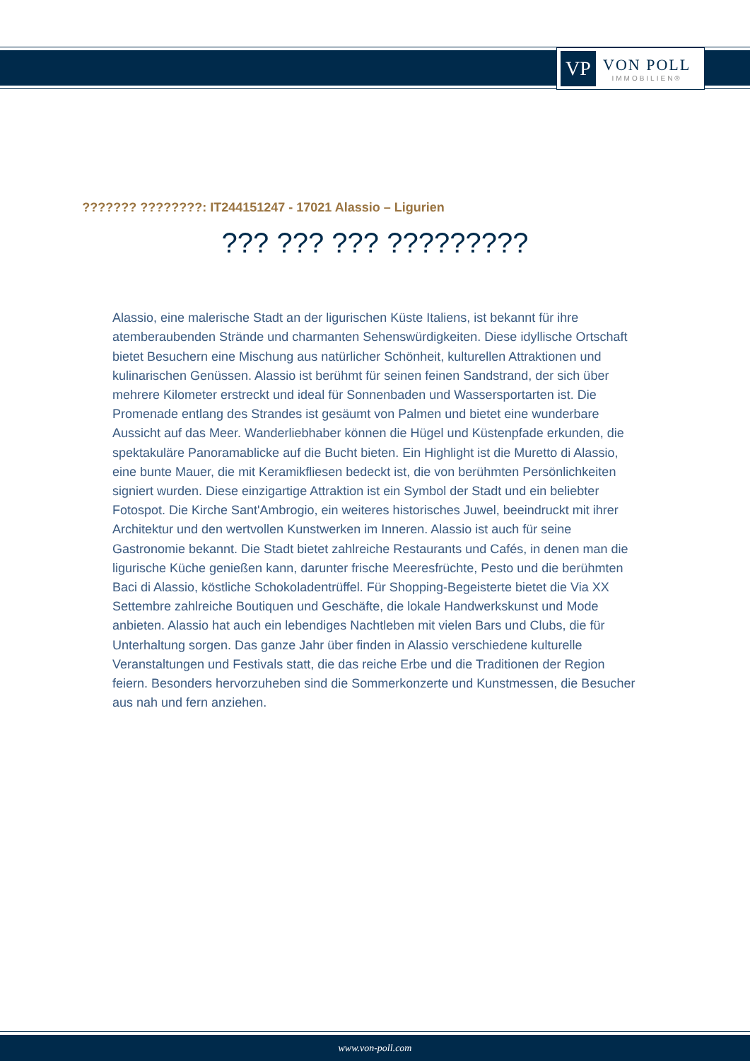VP
VON POLL
IMMOBILIEN®
??????? ????????: IT244151247 - 17021 Alassio – Ligurien
??? ??? ??? ?????????
Alassio, eine malerische Stadt an der ligurischen Küste Italiens, ist bekannt für ihre atemberaubenden Strände und charmanten Sehenswürdigkeiten. Diese idyllische Ortschaft bietet Besuchern eine Mischung aus natürlicher Schönheit, kulturellen Attraktionen und kulinarischen Genüssen. Alassio ist berühmt für seinen feinen Sandstrand, der sich über mehrere Kilometer erstreckt und ideal für Sonnenbaden und Wassersportarten ist. Die Promenade entlang des Strandes ist gesäumt von Palmen und bietet eine wunderbare Aussicht auf das Meer. Wanderliebhaber können die Hügel und Küstenpfade erkunden, die spektakuläre Panoramablicke auf die Bucht bieten. Ein Highlight ist die Muretto di Alassio, eine bunte Mauer, die mit Keramikfliesen bedeckt ist, die von berühmten Persönlichkeiten signiert wurden. Diese einzigartige Attraktion ist ein Symbol der Stadt und ein beliebter Fotospot. Die Kirche Sant'Ambrogio, ein weiteres historisches Juwel, beeindruckt mit ihrer Architektur und den wertvollen Kunstwerken im Inneren. Alassio ist auch für seine Gastronomie bekannt. Die Stadt bietet zahlreiche Restaurants und Cafés, in denen man die ligurische Küche genießen kann, darunter frische Meeresfrüchte, Pesto und die berühmten Baci di Alassio, köstliche Schokoladentrüffel. Für Shopping-Begeisterte bietet die Via XX Settembre zahlreiche Boutiquen und Geschäfte, die lokale Handwerkskunst und Mode anbieten. Alassio hat auch ein lebendiges Nachtleben mit vielen Bars und Clubs, die für Unterhaltung sorgen. Das ganze Jahr über finden in Alassio verschiedene kulturelle Veranstaltungen und Festivals statt, die das reiche Erbe und die Traditionen der Region feiern. Besonders hervorzuheben sind die Sommerkonzerte und Kunstmessen, die Besucher aus nah und fern anziehen.
www.von-poll.com